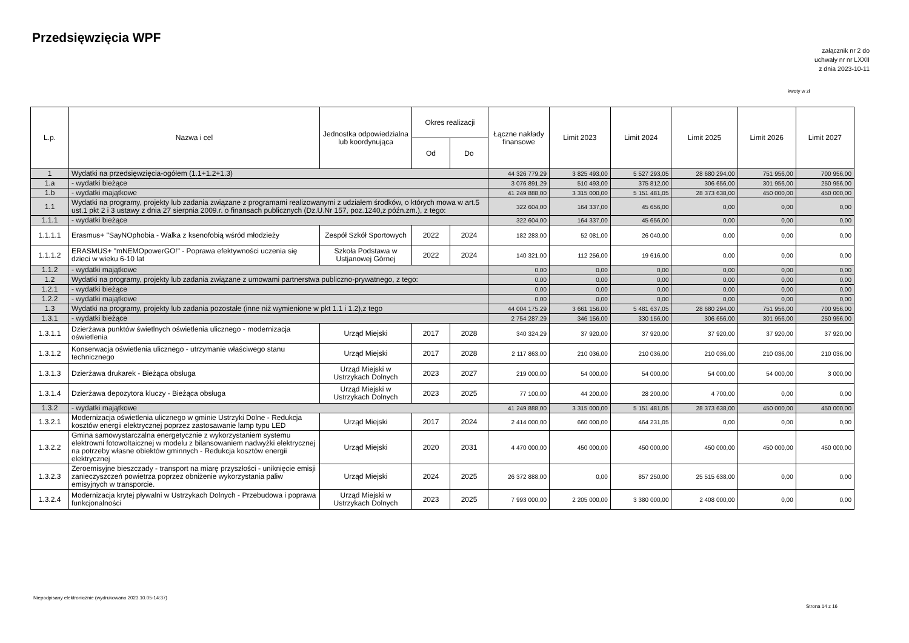Przedsięwzięcia WPF
załącznik nr 2 do
uchwały nr nr LXXII
z dnia 2023-10-11
kwoty w zł
| L.p. | Nazwa i cel | Jednostka odpowiedzialna lub koordynująca | Okres realizacji | | Łączne nakłady finansowe | Limit 2023 | Limit 2024 | Limit 2025 | Limit 2026 | Limit 2027 |
| --- | --- | --- | --- | --- | --- | --- | --- | --- | --- | --- |
| | | | Od | Do | | | | | | |
| 1 | Wydatki na przedsięwzięcia-ogółem (1.1+1.2+1.3) | | | | 44 326 779,29 | 3 825 493,00 | 5 527 293,05 | 28 680 294,00 | 751 956,00 | 700 956,00 |
| 1.a | - wydatki bieżące | | | | 3 076 891,29 | 510 493,00 | 375 812,00 | 306 656,00 | 301 956,00 | 250 956,00 |
| 1.b | - wydatki majątkowe | | | | 41 249 888,00 | 3 315 000,00 | 5 151 481,05 | 28 373 638,00 | 450 000,00 | 450 000,00 |
| 1.1 | Wydatki na programy, projekty lub zadania związane z programami realizowanymi z udziałem środków, o których mowa w art.5 ust.1 pkt 2 i 3 ustawy z dnia 27 sierpnia 2009.r. o finansach publicznych (Dz.U.Nr 157, poz.1240,z późn.zm.), z tego: | | | | 322 604,00 | 164 337,00 | 45 656,00 | 0,00 | 0,00 | 0,00 |
| 1.1.1 | - wydatki bieżące | | | | 322 604,00 | 164 337,00 | 45 656,00 | 0,00 | 0,00 | 0,00 |
| 1.1.1.1 | Erasmus+ "SayNOphobia - Walka z ksenofobią wśród młodzieży | Zespół Szkół Sportowych | 2022 | 2024 | 182 283,00 | 52 081,00 | 26 040,00 | 0,00 | 0,00 | 0,00 |
| 1.1.1.2 | ERASMUS+ "mNEMOpowerGO!" - Poprawa efektywności uczenia się dzieci w wieku 6-10 lat | Szkoła Podstawa w Ustjanowej Górnej | 2022 | 2024 | 140 321,00 | 112 256,00 | 19 616,00 | 0,00 | 0,00 | 0,00 |
| 1.1.2 | - wydatki majątkowe | | | | 0,00 | 0,00 | 0,00 | 0,00 | 0,00 | 0,00 |
| 1.2 | Wydatki na programy, projekty lub zadania związane z umowami partnerstwa publiczno-prywatnego, z tego: | | | | 0,00 | 0,00 | 0,00 | 0,00 | 0,00 | 0,00 |
| 1.2.1 | - wydatki bieżące | | | | 0,00 | 0,00 | 0,00 | 0,00 | 0,00 | 0,00 |
| 1.2.2 | - wydatki majątkowe | | | | 0,00 | 0,00 | 0,00 | 0,00 | 0,00 | 0,00 |
| 1.3 | Wydatki na programy, projekty lub zadania pozostałe (inne niż wymienione w pkt 1.1 i 1.2),z tego | | | | 44 004 175,29 | 3 661 156,00 | 5 481 637,05 | 28 680 294,00 | 751 956,00 | 700 956,00 |
| 1.3.1 | - wydatki bieżące | | | | 2 754 287,29 | 346 156,00 | 330 156,00 | 306 656,00 | 301 956,00 | 250 956,00 |
| 1.3.1.1 | Dzierżawa punktów świetlnych oświetlenia ulicznego - modernizacja oświetlenia | Urząd Miejski | 2017 | 2028 | 340 324,29 | 37 920,00 | 37 920,00 | 37 920,00 | 37 920,00 | 37 920,00 |
| 1.3.1.2 | Konserwacja oświetlenia ulicznego - utrzymanie właściwego stanu technicznego | Urząd Miejski | 2017 | 2028 | 2 117 863,00 | 210 036,00 | 210 036,00 | 210 036,00 | 210 036,00 | 210 036,00 |
| 1.3.1.3 | Dzierżawa drukarek - Bieżąca obsługa | Urząd Miejski w Ustrzykach Dolnych | 2023 | 2027 | 219 000,00 | 54 000,00 | 54 000,00 | 54 000,00 | 54 000,00 | 3 000,00 |
| 1.3.1.4 | Dzierżawa depozytora kluczy - Bieżąca obsługa | Urząd Miejski w Ustrzykach Dolnych | 2023 | 2025 | 77 100,00 | 44 200,00 | 28 200,00 | 4 700,00 | 0,00 | 0,00 |
| 1.3.2 | - wydatki majątkowe | | | | 41 249 888,00 | 3 315 000,00 | 5 151 481,05 | 28 373 638,00 | 450 000,00 | 450 000,00 |
| 1.3.2.1 | Modernizacja oświetlenia ulicznego w gminie Ustrzyki Dolne - Redukcja kosztów energii elektrycznej poprzez zastosawanie lamp typu LED | Urząd Miejski | 2017 | 2024 | 2 414 000,00 | 660 000,00 | 464 231,05 | 0,00 | 0,00 | 0,00 |
| 1.3.2.2 | Gmina samowystarczalna energetycznie z wykorzystaniem systemu elektrowni fotowoltaicznej w modelu z bilansowaniem nadwyżki elektrycznej na potrzeby własne obiektów gminnych - Redukcja kosztów energii elektrycznej | Urząd Miejski | 2020 | 2031 | 4 470 000,00 | 450 000,00 | 450 000,00 | 450 000,00 | 450 000,00 | 450 000,00 |
| 1.3.2.3 | Zeroemisyjne bieszczady - transport na miarę przyszłości - uniknięcie emisji zanieczyszczeń powietrza poprzez obniżenie wykorzystania paliw emisyjnych w transporcie. | Urząd Miejski | 2024 | 2025 | 26 372 888,00 | 0,00 | 857 250,00 | 25 515 638,00 | 0,00 | 0,00 |
| 1.3.2.4 | Modernizacja krytej pływalni w Ustrzykach Dolnych - Przebudowa i poprawa funkcjonalności | Urząd Miejski w Ustrzykach Dolnych | 2023 | 2025 | 7 993 000,00 | 2 205 000,00 | 3 380 000,00 | 2 408 000,00 | 0,00 | 0,00 |
Niepodpisany elektronicznie (wydrukowano 2023.10.05-14:37)
Strona 14 z 16